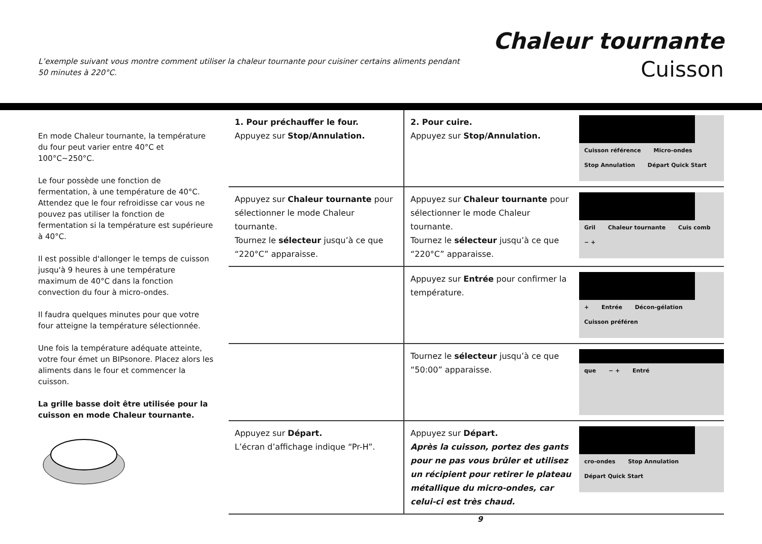L’exemple suivant vous montre comment utiliser la chaleur tournante pour cuisiner certains aliments pendant 50 minutes à 220°C.
Chaleur tournante
Cuisson
En mode Chaleur tournante, la température du four peut varier entre 40°C et 100°C~250°C.
Le four possède une fonction de fermentation, à une température de 40°C. Attendez que le four refroidisse car vous ne pouvez pas utiliser la fonction de fermentation si la température est supérieure à 40°C.
Il est possible d'allonger le temps de cuisson jusqu'à 9 heures à une température maximum de 40°C dans la fonction convection du four à micro-ondes.
Il faudra quelques minutes pour que votre four atteigne la température sélectionnée.
Une fois la température adéquate atteinte, votre four émet un BIPsonore. Placez alors les aliments dans le four et commencer la cuisson.
La grille basse doit être utilisée pour la cuisson en mode Chaleur tournante.
1. Pour préchauffer le four.
Appuyez sur Stop/Annulation.
2. Pour cuire.
Appuyez sur Stop/Annulation.
Cuisson référence Micro-ondes Stop Annulation Départ Quick Start
Appuyez sur Chaleur tournante pour sélectionner le mode Chaleur tournante.
Tournez le sélecteur jusqu’à ce que “220°C” apparaisse.
Appuyez sur Chaleur tournante pour sélectionner le mode Chaleur tournante.
Tournez le sélecteur jusqu’à ce que “220°C” apparaisse.
Gril Chaleur tournante Cuis comb − +
Appuyez sur Entrée pour confirmer la température.
+ Entrée Décon-gélation Cuisson préféren
Tournez le sélecteur jusqu’à ce que “50:00” apparaisse.
que − + Entré
Appuyez sur Départ.
L’écran d’affichage indique “Pr-H”.
Appuyez sur Départ.
Après la cuisson, portez des gants pour ne pas vous brûler et utilisez un récipient pour retirer le plateau métallique du micro-ondes, car celui-ci est très chaud.
cro-ondes Stop Annulation Départ Quick Start
9